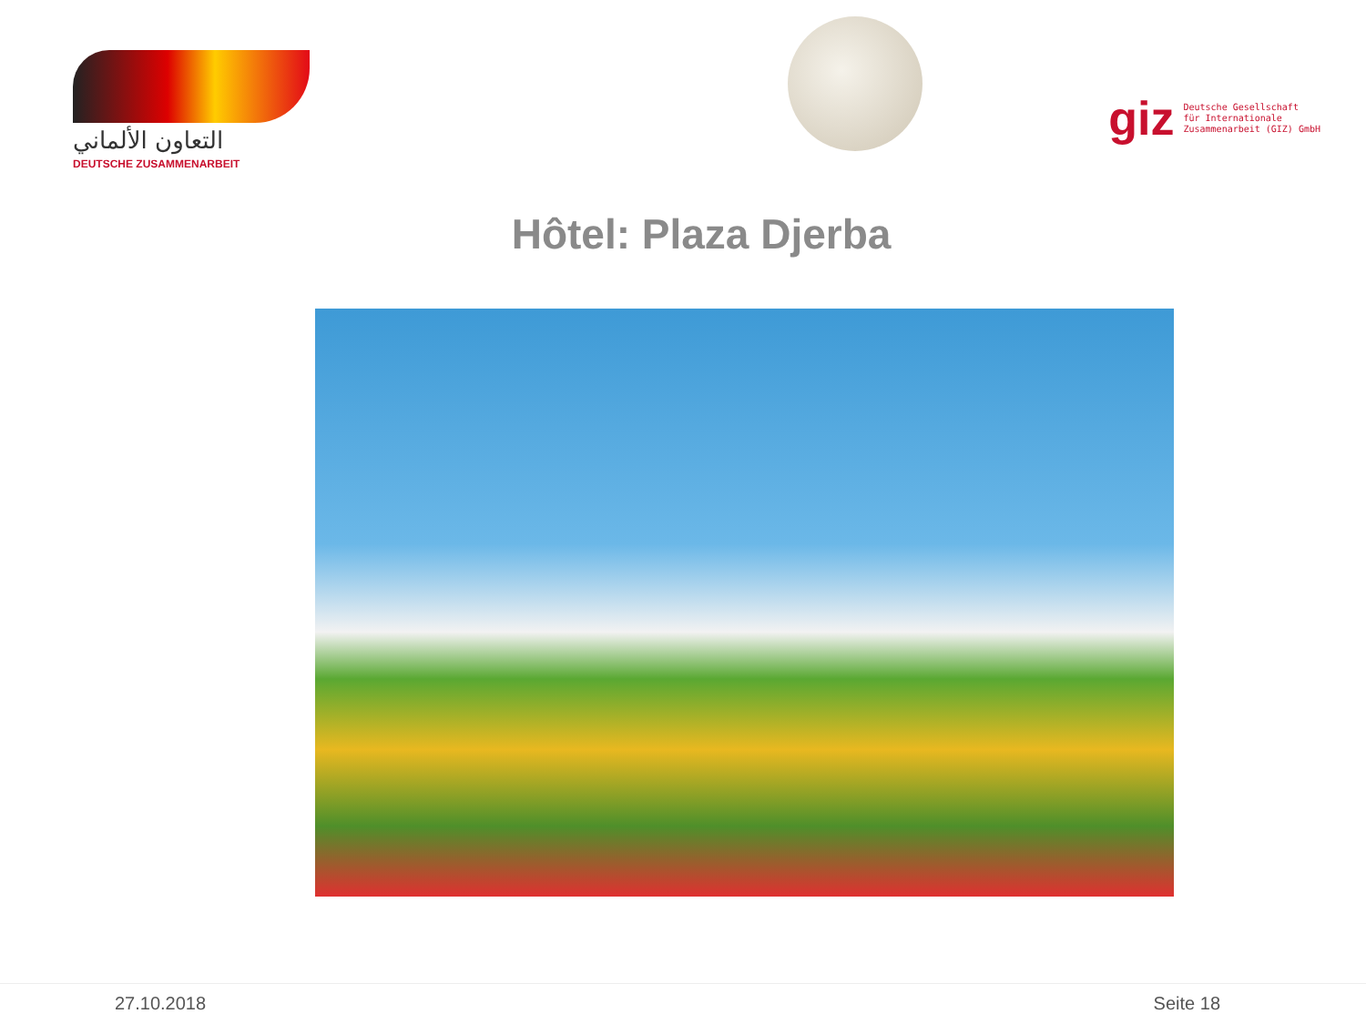التعاون الألماني
DEUTSCHE ZUSAMMENARBEIT
giz
Deutsche Gesellschaft
für Internationale
Zusammenarbeit (GIZ) GmbH
Hôtel: Plaza Djerba
27.10.2018 Seite 18